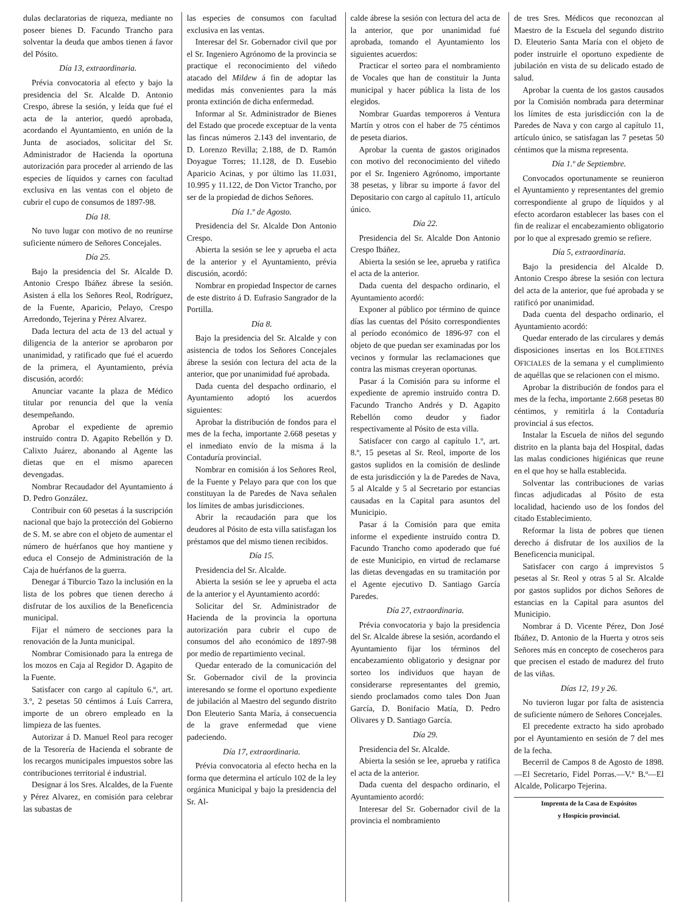dulas declaratorias de riqueza, mediante no poseer bienes D. Facundo Trancho para solventar la deuda que ambos tienen á favor del Pósito.
Día 13, extraordinaria.
Prévia convocatoria al efecto y bajo la presidencia del Sr. Alcalde D. Antonio Crespo, ábrese la sesión, y leída que fué el acta de la anterior, quedó aprobada, acordando el Ayuntamiento, en unión de la Junta de asociados, solicitar del Sr. Administrador de Hacienda la oportuna autorización para proceder al arriendo de las especies de líquidos y carnes con facultad exclusiva en las ventas con el objeto de cubrir el cupo de consumos de 1897-98.
Día 18.
No tuvo lugar con motivo de no reunirse suficiente número de Señores Concejales.
Día 25.
Bajo la presidencia del Sr. Alcalde D. Antonio Crespo Ibáñez ábrese la sesión. Asisten á ella los Señores Reol, Rodríguez, de la Fuente, Aparicio, Pelayo, Crespo Arredondo, Tejerina y Pérez Alvarez.
Dada lectura del acta de 13 del actual y diligencia de la anterior se aprobaron por unanimidad, y ratificado que fué el acuerdo de la primera, el Ayuntamiento, prévia discusión, acordó:
Anunciar vacante la plaza de Médico titular por renuncia del que la venía desempeñando.
Aprobar el expediente de apremio instruído contra D. Agapito Rebellón y D. Calixto Juárez, abonando al Agente las dietas que en el mismo aparecen devengadas.
Nombrar Recaudador del Ayuntamiento á D. Pedro González.
Contribuir con 60 pesetas á la suscripción nacional que bajo la protección del Gobierno de S. M. se abre con el objeto de aumentar el número de huérfanos que hoy mantiene y educa el Consejo de Administración de la Caja de huérfanos de la guerra.
Denegar á Tiburcio Tazo la inclusión en la lista de los pobres que tienen derecho á disfrutar de los auxilios de la Beneficencia municipal.
Fijar el número de secciones para la renovación de la Junta municipal.
Nombrar Comisionado para la entrega de los mozos en Caja al Regidor D. Agapito de la Fuente.
Satisfacer con cargo al capítulo 6.º, art. 3.º, 2 pesetas 50 céntimos á Luís Carrera, importe de un obrero empleado en la limpieza de las fuentes.
Autorizar á D. Manuel Reol para recoger de la Tesorería de Hacienda el sobrante de los recargos municipales impuestos sobre las contribuciones territorial é industrial.
Designar á los Sres. Alcaldes, de la Fuente y Pérez Alvarez, en comisión para celebrar las subastas de
las especies de consumos con facultad exclusiva en las ventas.
Interesar del Sr. Gobernador civil que por el Sr. Ingeniero Agrónomo de la provincia se practique el reconocimiento del viñedo atacado del Mildew á fin de adoptar las medidas más convenientes para la más pronta extinción de dicha enfermedad.
Informar al Sr. Administrador de Bienes del Estado que procede exceptuar de la venta las fincas números 2.143 del inventario, de D. Lorenzo Revilla; 2.188, de D. Ramón Doyague Torres; 11.128, de D. Eusebio Aparicio Acinas, y por último las 11.031, 10.995 y 11.122, de Don Victor Trancho, por ser de la propiedad de dichos Señores.
Día 1.º de Agosto.
Presidencia del Sr. Alcalde Don Antonio Crespo.
Abierta la sesión se lee y aprueba el acta de la anterior y el Ayuntamiento, prévia discusión, acordó:
Nombrar en propiedad Inspector de carnes de este distrito á D. Eufrasio Sangrador de la Portilla.
Día 8.
Bajo la presidencia del Sr. Alcalde y con asistencia de todos los Señores Concejales ábrese la sesión con lectura del acta de la anterior, que por unanimidad fué aprobada.
Dada cuenta del despacho ordinario, el Ayuntamiento adoptó los acuerdos siguientes:
Aprobar la distribución de fondos para el mes de la fecha, importante 2.668 pesetas y el inmediato envío de la misma á la Contaduría provincial.
Nombrar en comisión á los Señores Reol, de la Fuente y Pelayo para que con los que constituyan la de Paredes de Nava señalen los límites de ambas jurisdicciones.
Abrir la recaudación para que los deudores al Pósito de esta villa satisfagan los préstamos que del mismo tienen recibidos.
Día 15.
Presidencia del Sr. Alcalde.
Abierta la sesión se lee y aprueba el acta de la anterior y el Ayuntamiento acordó:
Solicitar del Sr. Administrador de Hacienda de la provincia la oportuna autorización para cubrir el cupo de consumos del año económico de 1897-98 por medio de repartimiento vecinal.
Quedar enterado de la comunicación del Sr. Gobernador civil de la provincia interesando se forme el oportuno expediente de jubilación al Maestro del segundo distrito Don Eleuterio Santa María, á consecuencia de la grave enfermedad que viene padeciendo.
Día 17, extraordinaria.
Prévia convocatoria al efecto hecha en la forma que determina el artículo 102 de la ley orgánica Municipal y bajo la presidencia del Sr. Al-
calde ábrese la sesión con lectura del acta de la anterior, que por unanimidad fué aprobada, tomando el Ayuntamiento los siguientes acuerdos:
Practicar el sorteo para el nombramiento de Vocales que han de constituir la Junta municipal y hacer pública la lista de los elegidos.
Nombrar Guardas temporeros á Ventura Martín y otros con el haber de 75 céntimos de peseta diarios.
Aprobar la cuenta de gastos originados con motivo del reconocimiento del viñedo por el Sr. Ingeniero Agrónomo, importante 38 pesetas, y librar su importe á favor del Depositario con cargo al capítulo 11, artículo único.
Día 22.
Presidencia del Sr. Alcalde Don Antonio Crespo Ibáñez.
Abierta la sesión se lee, aprueba y ratifica el acta de la anterior.
Dada cuenta del despacho ordinario, el Ayuntamiento acordó:
Exponer al público por término de quince días las cuentas del Pósito correspondientes al período económico de 1896-97 con el objeto de que puedan ser examinadas por los vecinos y formular las reclamaciones que contra las mismas creyeran oportunas.
Pasar á la Comisión para su informe el expediente de apremio instruído contra D. Facundo Trancho Andrés y D. Agapito Rebellón como deudor y fiador respectivamente al Pósito de esta villa.
Satisfacer con cargo al capítulo 1.º, art. 8.º, 15 pesetas al Sr. Reol, importe de los gastos suplidos en la comisión de deslinde de esta jurisdicción y la de Paredes de Nava, 5 al Alcalde y 5 al Secretario por estancias causadas en la Capital para asuntos del Municipio.
Pasar á la Comisión para que emita informe el expediente instruído contra D. Facundo Trancho como apoderado que fué de este Municipio, en virtud de reclamarse las dietas devengadas en su tramitación por el Agente ejecutivo D. Santiago García Paredes.
Día 27, extraordinaria.
Prévia convocatoria y bajo la presidencia del Sr. Alcalde ábrese la sesión, acordando el Ayuntamiento fijar los términos del encabezamiento obligatorio y designar por sorteo los individuos que hayan de considerarse representantes del gremio, siendo proclamados como tales Don Juan García, D. Bonifacio Matía, D. Pedro Olivares y D. Santiago García.
Día 29.
Presidencia del Sr. Alcalde.
Abierta la sesión se lee, aprueba y ratifica el acta de la anterior.
Dada cuenta del despacho ordinario, el Ayuntamiento acordó:
Interesar del Sr. Gobernador civil de la provincia el nombramiento
de tres Sres. Médicos que reconozcan al Maestro de la Escuela del segundo distrito D. Eleuterio Santa María con el objeto de poder instruirle el oportuno expediente de jubilación en vista de su delicado estado de salud.
Aprobar la cuenta de los gastos causados por la Comisión nombrada para determinar los límites de esta jurisdicción con la de Paredes de Nava y con cargo al capítulo 11, artículo único, se satisfagan las 7 pesetas 50 céntimos que la misma representa.
Día 1.º de Septiembre.
Convocados oportunamente se reunieron el Ayuntamiento y representantes del gremio correspondiente al grupo de líquidos y al efecto acordaron establecer las bases con el fin de realizar el encabezamiento obligatorio por lo que al expresado gremio se refiere.
Día 5, extraordinaria.
Bajo la presidencia del Alcalde D. Antonio Crespo ábrese la sesión con lectura del acta de la anterior, que fué aprobada y se ratificó por unanimidad.
Dada cuenta del despacho ordinario, el Ayuntamiento acordó:
Quedar enterado de las circulares y demás disposiciones insertas en los BOLETINES OFICIALES de la semana y el cumplimiento de aquéllas que se relacionen con el mismo.
Aprobar la distribución de fondos para el mes de la fecha, importante 2.668 pesetas 80 céntimos, y remitirla á la Contaduría provincial á sus efectos.
Instalar la Escuela de niños del segundo distrito en la planta baja del Hospital, dadas las malas condiciones higiénicas que reune en el que hoy se halla establecida.
Solventar las contribuciones de varias fincas adjudicadas al Pósito de esta localidad, haciendo uso de los fondos del citado Establecimiento.
Reformar la lista de pobres que tienen derecho á disfrutar de los auxilios de la Beneficencia municipal.
Satisfacer con cargo á imprevistos 5 pesetas al Sr. Reol y otras 5 al Sr. Alcalde por gastos suplidos por dichos Señores de estancias en la Capital para asuntos del Municipio.
Nombrar á D. Vicente Pérez, Don José Ibáñez, D. Antonio de la Huerta y otros seis Señores más en concepto de cosecheros para que precisen el estado de madurez del fruto de las viñas.
Días 12, 19 y 26.
No tuvieron lugar por falta de asistencia de suficiente número de Señores Concejales.
El precedente extracto ha sido aprobado por el Ayuntamiento en sesión de 7 del mes de la fecha.
Becerril de Campos 8 de Agosto de 1898.—El Secretario, Fidel Porras.—V.º B.º—El Alcalde, Policarpo Tejerina.
Imprenta de la Casa de Expósitos
y Hospicio provincial.